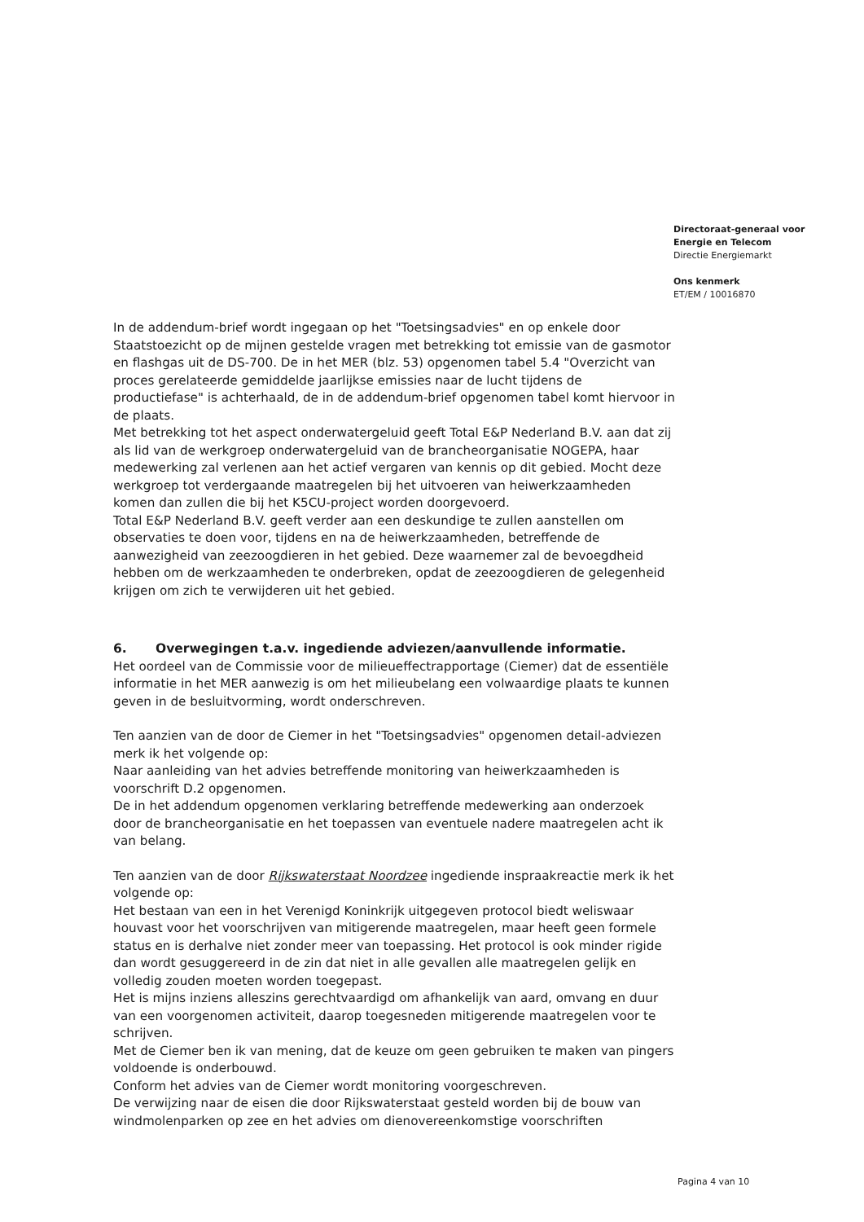Directoraat-generaal voor
Energie en Telecom
Directie Energiemarkt
Ons kenmerk
ET/EM / 10016870
In de addendum-brief wordt ingegaan op het "Toetsingsadvies" en op enkele door Staatstoezicht op de mijnen gestelde vragen met betrekking tot emissie van de gasmotor en flashgas uit de DS-700. De in het MER (blz. 53) opgenomen tabel 5.4 "Overzicht van proces gerelateerde gemiddelde jaarlijkse emissies naar de lucht tijdens de productiefase" is achterhaald, de in de addendum-brief opgenomen tabel komt hiervoor in de plaats.
Met betrekking tot het aspect onderwatergeluid geeft Total E&P Nederland B.V. aan dat zij als lid van de werkgroep onderwatergeluid van de brancheorganisatie NOGEPA, haar medewerking zal verlenen aan het actief vergaren van kennis op dit gebied. Mocht deze werkgroep tot verdergaande maatregelen bij het uitvoeren van heiwerkzaamheden komen dan zullen die bij het K5CU-project worden doorgevoerd.
Total E&P Nederland B.V. geeft verder aan een deskundige te zullen aanstellen om observaties te doen voor, tijdens en na de heiwerkzaamheden, betreffende de aanwezigheid van zeezoogdieren in het gebied. Deze waarnemer zal de bevoegdheid hebben om de werkzaamheden te onderbreken, opdat de zeezoogdieren de gelegenheid krijgen om zich te verwijderen uit het gebied.
6. Overwegingen t.a.v. ingediende adviezen/aanvullende informatie.
Het oordeel van de Commissie voor de milieueffectrapportage (Ciemer) dat de essentiële informatie in het MER aanwezig is om het milieubelang een volwaardige plaats te kunnen geven in de besluitvorming, wordt onderschreven.
Ten aanzien van de door de Ciemer in het "Toetsingsadvies" opgenomen detail-adviezen merk ik het volgende op:
Naar aanleiding van het advies betreffende monitoring van heiwerkzaamheden is voorschrift D.2 opgenomen.
De in het addendum opgenomen verklaring betreffende medewerking aan onderzoek door de brancheorganisatie en het toepassen van eventuele nadere maatregelen acht ik van belang.
Ten aanzien van de door Rijkswaterstaat Noordzee ingediende inspraakreactie merk ik het volgende op:
Het bestaan van een in het Verenigd Koninkrijk uitgegeven protocol biedt weliswaar houvast voor het voorschrijven van mitigerende maatregelen, maar heeft geen formele status en is derhalve niet zonder meer van toepassing. Het protocol is ook minder rigide dan wordt gesuggereerd in de zin dat niet in alle gevallen alle maatregelen gelijk en volledig zouden moeten worden toegepast.
Het is mijns inziens alleszins gerechtvaardigd om afhankelijk van aard, omvang en duur van een voorgenomen activiteit, daarop toegesneden mitigerende maatregelen voor te schrijven.
Met de Ciemer ben ik van mening, dat de keuze om geen gebruiken te maken van pingers voldoende is onderbouwd.
Conform het advies van de Ciemer wordt monitoring voorgeschreven.
De verwijzing naar de eisen die door Rijkswaterstaat gesteld worden bij de bouw van windmolenparken op zee en het advies om dienovereenkomstige voorschriften
Pagina 4 van 10